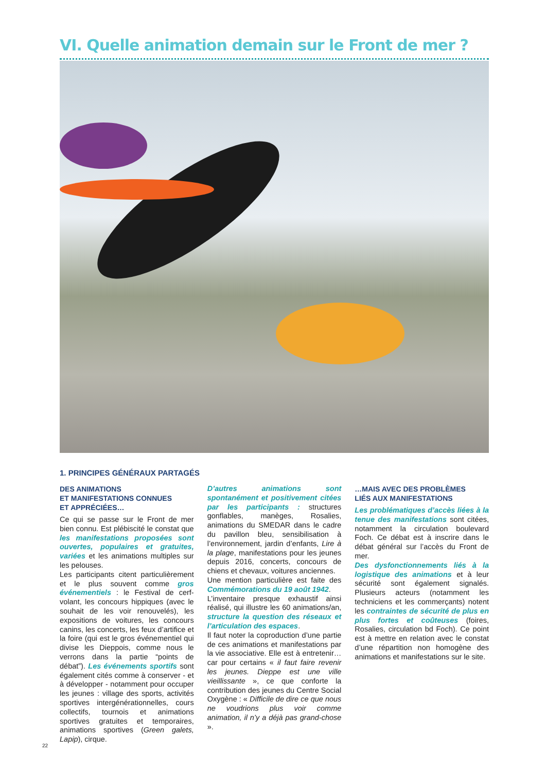VI. Quelle animation demain sur le Front de mer ?
1. PRINCIPES GÉNÉRAUX PARTAGÉS
DES ANIMATIONS
ET MANIFESTATIONS CONNUES
ET APPRÉCIÉES…
Ce qui se passe sur le Front de mer bien connu. Est plébiscité le constat que les manifestations proposées sont ouvertes, populaires et gratuites, variées et les animations multiples sur les pelouses.
Les participants citent particulièrement et le plus souvent comme gros événementiels : le Festival de cerf-volant, les concours hippiques (avec le souhait de les voir renouvelés), les expositions de voitures, les concours canins, les concerts, les feux d’artifice et la foire (qui est le gros événementiel qui divise les Dieppois, comme nous le verrons dans la partie “points de débat”). Les événements sportifs sont également cités comme à conserver - et à développer - notamment pour occuper les jeunes : village des sports, activités sportives intergénérationnelles, cours collectifs, tournois et animations sportives gratuites et temporaires, animations sportives (Green galets, Lapip), cirque.
D’autres animations sont spontanément et positivement citées par les participants : structures gonflables, manèges, Rosalies, animations du SMEDAR dans le cadre du pavillon bleu, sensibilisation à l’environnement, jardin d’enfants, Lire à la plage, manifestations pour les jeunes depuis 2016, concerts, concours de chiens et chevaux, voitures anciennes.
Une mention particulière est faite des Commémorations du 19 août 1942.
L’inventaire presque exhaustif ainsi réalisé, qui illustre les 60 animations/an, structure la question des réseaux et l’articulation des espaces.
Il faut noter la coproduction d’une partie de ces animations et manifestations par la vie associative. Elle est à entretenir… car pour certains « il faut faire revenir les jeunes. Dieppe est une ville vieillissante », ce que conforte la contribution des jeunes du Centre Social Oxygène : « Difficile de dire ce que nous ne voudrions plus voir comme animation, il n’y a déjà pas grand-chose ».
…MAIS AVEC DES PROBLÈMES
LIÉS AUX MANIFESTATIONS
Les problématiques d’accès liées à la tenue des manifestations sont citées, notamment la circulation boulevard Foch. Ce débat est à inscrire dans le débat général sur l’accès du Front de mer.
Des dysfonctionnements liés à la logistique des animations et à leur sécurité sont également signalés. Plusieurs acteurs (notamment les techniciens et les commerçants) notent les contraintes de sécurité de plus en plus fortes et coûteuses (foires, Rosalies, circulation bd Foch). Ce point est à mettre en relation avec le constat d’une répartition non homogène des animations et manifestations sur le site.
22